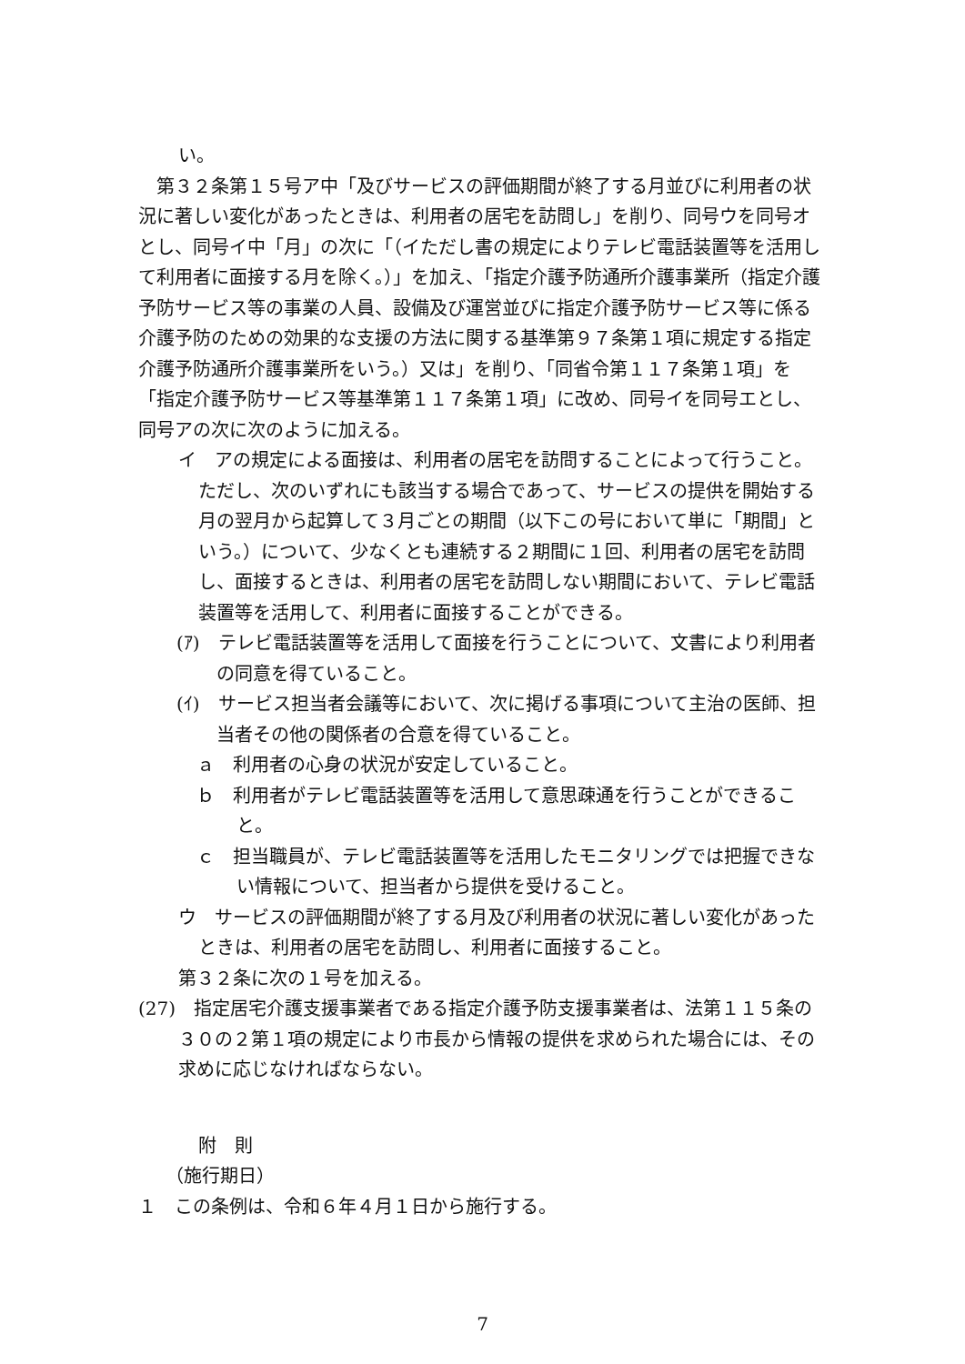い。
第３２条第１５号ア中「及びサービスの評価期間が終了する月並びに利用者の状況に著しい変化があったときは、利用者の居宅を訪問し」を削り、同号ウを同号オとし、同号イ中「月」の次に「（イただし書の規定によりテレビ電話装置等を活用して利用者に面接する月を除く。）」を加え、「指定介護予防通所介護事業所（指定介護予防サービス等の事業の人員、設備及び運営並びに指定介護予防サービス等に係る介護予防のための効果的な支援の方法に関する基準第９７条第１項に規定する指定介護予防通所介護事業所をいう。）又は」を削り、「同省令第１１７条第１項」を「指定介護予防サービス等基準第１１７条第１項」に改め、同号イを同号エとし、同号アの次に次のように加える。
イ　アの規定による面接は、利用者の居宅を訪問することによって行うこと。ただし、次のいずれにも該当する場合であって、サービスの提供を開始する月の翌月から起算して３月ごとの期間（以下この号において単に「期間」という。）について、少なくとも連続する２期間に１回、利用者の居宅を訪問し、面接するときは、利用者の居宅を訪問しない期間において、テレビ電話装置等を活用して、利用者に面接することができる。
(ｱ)　テレビ電話装置等を活用して面接を行うことについて、文書により利用者の同意を得ていること。
(ｲ)　サービス担当者会議等において、次に掲げる事項について主治の医師、担当者その他の関係者の合意を得ていること。
ａ　利用者の心身の状況が安定していること。
ｂ　利用者がテレビ電話装置等を活用して意思疎通を行うことができること。
ｃ　担当職員が、テレビ電話装置等を活用したモニタリングでは把握できない情報について、担当者から提供を受けること。
ウ　サービスの評価期間が終了する月及び利用者の状況に著しい変化があったときは、利用者の居宅を訪問し、利用者に面接すること。
第３２条に次の１号を加える。
(27)　指定居宅介護支援事業者である指定介護予防支援事業者は、法第１１５条の３０の２第１項の規定により市長から情報の提供を求められた場合には、その求めに応じなければならない。
附　則
（施行期日）
１　この条例は、令和６年４月１日から施行する。
7